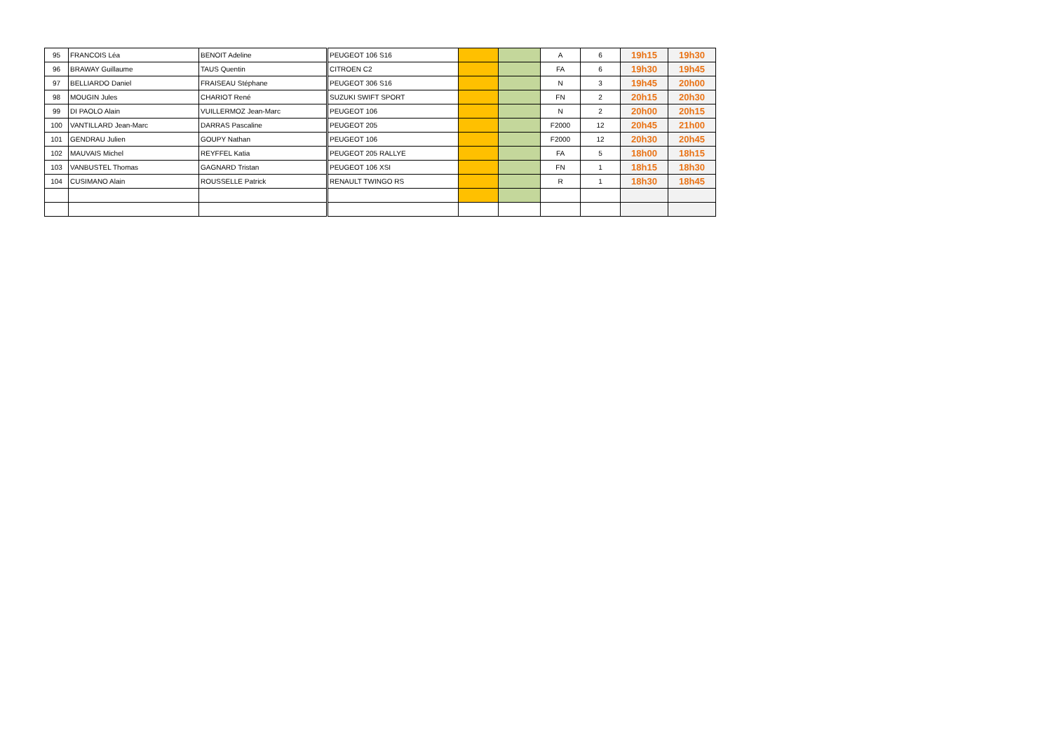| 95 | FRANCOIS Léa | BENOIT Adeline | PEUGEOT 106 S16 | | | A | 6 | 19h15 | 19h30 |
| 96 | BRAWAY Guillaume | TAUS Quentin | CITROEN C2 | | | FA | 6 | 19h30 | 19h45 |
| 97 | BELLIARDO Daniel | FRAISEAU Stéphane | PEUGEOT 306 S16 | | | N | 3 | 19h45 | 20h00 |
| 98 | MOUGIN Jules | CHARIOT René | SUZUKI SWIFT SPORT | | | FN | 2 | 20h15 | 20h30 |
| 99 | DI PAOLO Alain | VUILLERMOZ Jean-Marc | PEUGEOT 106 | | | N | 2 | 20h00 | 20h15 |
| 100 | VANTILLARD Jean-Marc | DARRAS Pascaline | PEUGEOT 205 | | | F2000 | 12 | 20h45 | 21h00 |
| 101 | GENDRAU Julien | GOUPY Nathan | PEUGEOT 106 | | | F2000 | 12 | 20h30 | 20h45 |
| 102 | MAUVAIS Michel | REYFFEL Katia | PEUGEOT 205 RALLYE | | | FA | 5 | 18h00 | 18h15 |
| 103 | VANBUSTEL Thomas | GAGNARD Tristan | PEUGEOT 106 XSI | | | FN | 1 | 18h15 | 18h30 |
| 104 | CUSIMANO Alain | ROUSSELLE Patrick | RENAULT TWINGO RS | | | R | 1 | 18h30 | 18h45 |